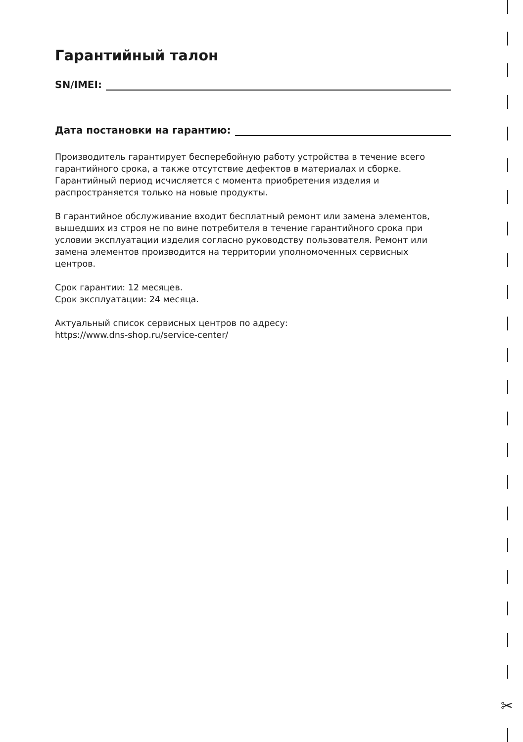✂
Гарантийный талон
SN/IMEI:
Дата постановки на гарантию:
Производитель гарантирует бесперебойную работу устройства в течение всего гарантийного срока, а также отсутствие дефектов в материалах и сборке. Гарантийный период исчисляется с момента приобретения изделия и распространяется только на новые продукты.
В гарантийное обслуживание входит бесплатный ремонт или замена элементов, вышедших из строя не по вине потребителя в течение гарантийного срока при условии эксплуатации изделия согласно руководству пользователя. Ремонт или замена элементов производится на территории уполномоченных сервисных центров.
Срок гарантии: 12 месяцев.
Срок эксплуатации: 24 месяца.
Актуальный список сервисных центров по адресу:
https://www.dns-shop.ru/service-center/